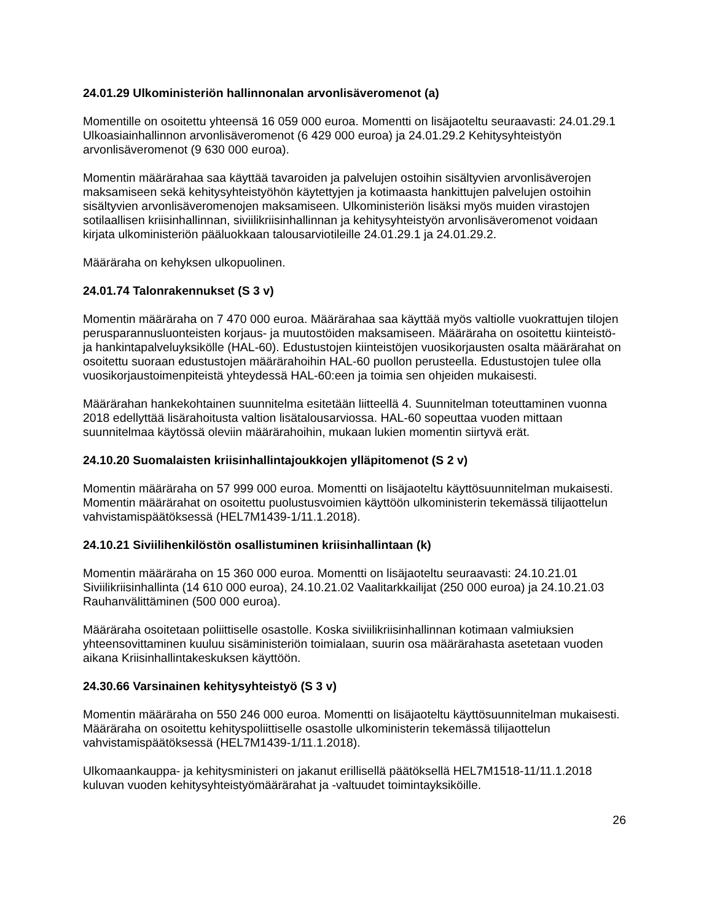24.01.29 Ulkoministeriön hallinnonalan arvonlisäveromenot (a)
Momentille on osoitettu yhteensä 16 059 000 euroa. Momentti on lisäjaoteltu seuraavasti: 24.01.29.1 Ulkoasiainhallinnon arvonlisäveromenot (6 429 000 euroa) ja 24.01.29.2 Kehitysyhteistyön arvonlisäveromenot (9 630 000 euroa).
Momentin määrärahaa saa käyttää tavaroiden ja palvelujen ostoihin sisältyvien arvonlisäverojen maksamiseen sekä kehitysyhteistyöhön käytettyjen ja kotimaasta hankittujen palvelujen ostoihin sisältyvien arvonlisäveromenojen maksamiseen. Ulkoministeriön lisäksi myös muiden virastojen sotilaallisen kriisinhallinnan, siviilikriisinhallinnan ja kehitysyhteistyön arvonlisäveromenot voidaan kirjata ulkoministeriön pääluokkaan talousarviotileille 24.01.29.1 ja 24.01.29.2.
Määräraha on kehyksen ulkopuolinen.
24.01.74 Talonrakennukset (S 3 v)
Momentin määräraha on 7 470 000 euroa. Määrärahaa saa käyttää myös valtiolle vuokrattujen tilojen perusparannusluonteisten korjaus- ja muutostöiden maksamiseen. Määräraha on osoitettu kiinteistö- ja hankintapalveluyksikölle (HAL-60). Edustustojen kiinteistöjen vuosikorjausten osalta määrärahat on osoitettu suoraan edustustojen määrärahoihin HAL-60 puollon perusteella. Edustustojen tulee olla vuosikorjaustoimenpiteistä yhteydessä HAL-60:een ja toimia sen ohjeiden mukaisesti.
Määrärahan hankekohtainen suunnitelma esitetään liitteellä 4. Suunnitelman toteuttaminen vuonna 2018 edellyttää lisärahoitusta valtion lisätalousarviossa. HAL-60 sopeuttaa vuoden mittaan suunnitelmaa käytössä oleviin määrärahoihin, mukaan lukien momentin siirtyvä erät.
24.10.20 Suomalaisten kriisinhallintajoukkojen ylläpitomenot (S 2 v)
Momentin määräraha on 57 999 000 euroa. Momentti on lisäjaoteltu käyttösuunnitelman mukaisesti. Momentin määrärahat on osoitettu puolustusvoimien käyttöön ulkoministerin tekemässä tilijaottelun vahvistamispäätöksessä (HEL7M1439-1/11.1.2018).
24.10.21 Siviilihenkilöstön osallistuminen kriisinhallintaan (k)
Momentin määräraha on 15 360 000 euroa. Momentti on lisäjaoteltu seuraavasti: 24.10.21.01 Siviilikriisinhallinta (14 610 000 euroa), 24.10.21.02 Vaalitarkkailijat (250 000 euroa) ja 24.10.21.03 Rauhanvälittäminen (500 000 euroa).
Määräraha osoitetaan poliittiselle osastolle. Koska siviilikriisinhallinnan kotimaan valmiuksien yhteensovittaminen kuuluu sisäministeriön toimialaan, suurin osa määrärahasta asetetaan vuoden aikana Kriisinhallintakeskuksen käyttöön.
24.30.66 Varsinainen kehitysyhteistyö (S 3 v)
Momentin määräraha on 550 246 000 euroa. Momentti on lisäjaoteltu käyttösuunnitelman mukaisesti. Määräraha on osoitettu kehityspoliittiselle osastolle ulkoministerin tekemässä tilijaottelun vahvistamispäätöksessä (HEL7M1439-1/11.1.2018).
Ulkomaankauppa- ja kehitysministeri on jakanut erillisellä päätöksellä HEL7M1518-11/11.1.2018 kuluvan vuoden kehitysyhteistyömäärärahat ja -valtuudet toimintayksiköille.
26